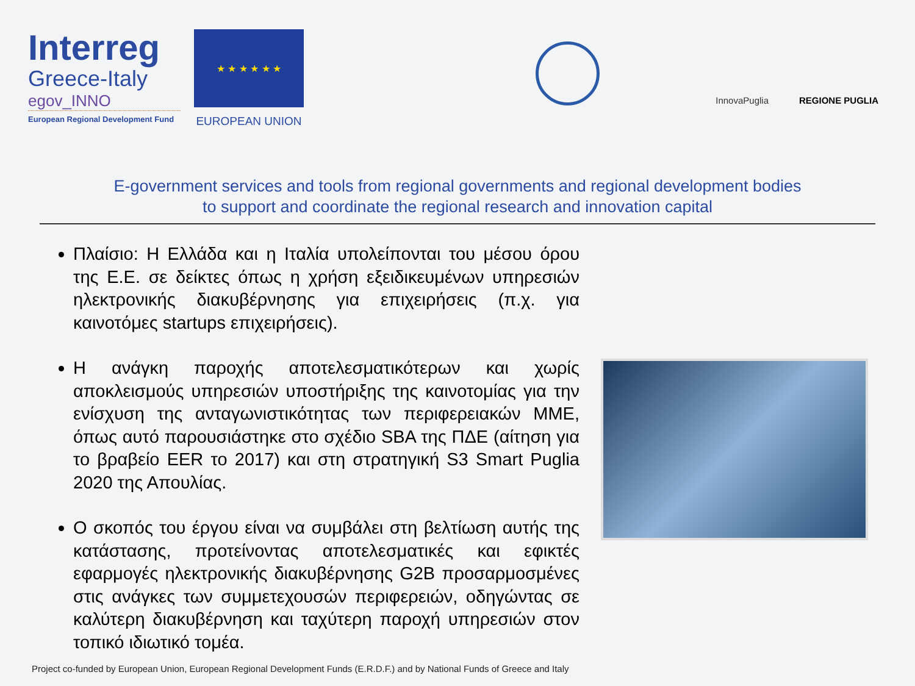Interreg
Greece-Italy
egov_INNO
European Regional Development Fund
★ ★ ★ ★ ★ ★
EUROPEAN UNION
InnovaPuglia
REGIONE PUGLIA
E-government services and tools from regional governments and regional development bodies
to support and coordinate the regional research and innovation capital
Πλαίσιο: Η Ελλάδα και η Ιταλία υπολείπονται του μέσου όρου της Ε.Ε. σε δείκτες όπως η χρήση εξειδικευμένων υπηρεσιών ηλεκτρονικής διακυβέρνησης για επιχειρήσεις (π.χ. για καινοτόμες startups επιχειρήσεις).
Η ανάγκη παροχής αποτελεσματικότερων και χωρίς αποκλεισμούς υπηρεσιών υποστήριξης της καινοτομίας για την ενίσχυση της ανταγωνιστικότητας των περιφερειακών ΜΜΕ, όπως αυτό παρουσιάστηκε στο σχέδιο SBA της ΠΔΕ (αίτηση για το βραβείο EER το 2017) και στη στρατηγική S3 Smart Puglia 2020 της Απουλίας.
Ο σκοπός του έργου είναι να συμβάλει στη βελτίωση αυτής της κατάστασης, προτείνοντας αποτελεσματικές και εφικτές εφαρμογές ηλεκτρονικής διακυβέρνησης G2B προσαρμοσμένες στις ανάγκες των συμμετεχουσών περιφερειών, οδηγώντας σε καλύτερη διακυβέρνηση και ταχύτερη παροχή υπηρεσιών στον τοπικό ιδιωτικό τομέα.
Project co-funded by European Union, European Regional Development Funds (E.R.D.F.) and by National Funds of Greece and Italy